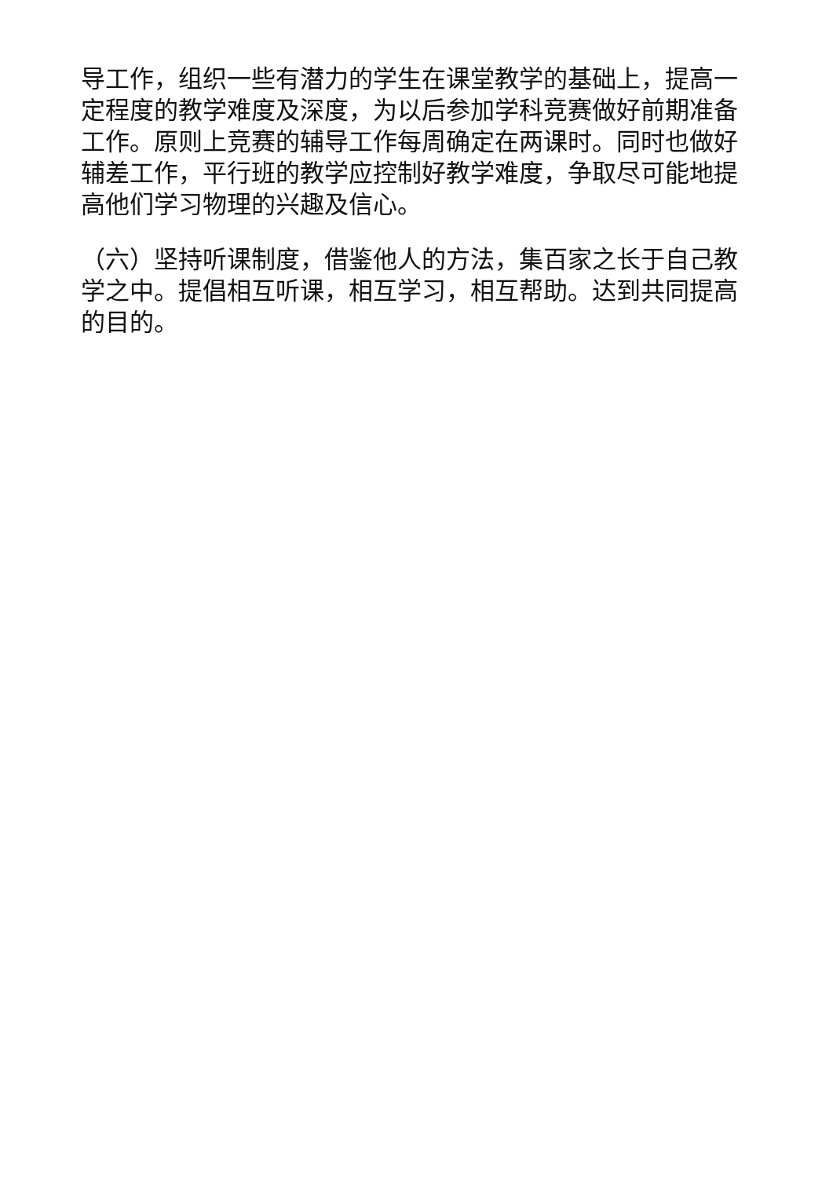导工作，组织一些有潜力的学生在课堂教学的基础上，提高一定程度的教学难度及深度，为以后参加学科竞赛做好前期准备工作。原则上竞赛的辅导工作每周确定在两课时。同时也做好辅差工作，平行班的教学应控制好教学难度，争取尽可能地提高他们学习物理的兴趣及信心。
（六）坚持听课制度，借鉴他人的方法，集百家之长于自己教学之中。提倡相互听课，相互学习，相互帮助。达到共同提高的目的。